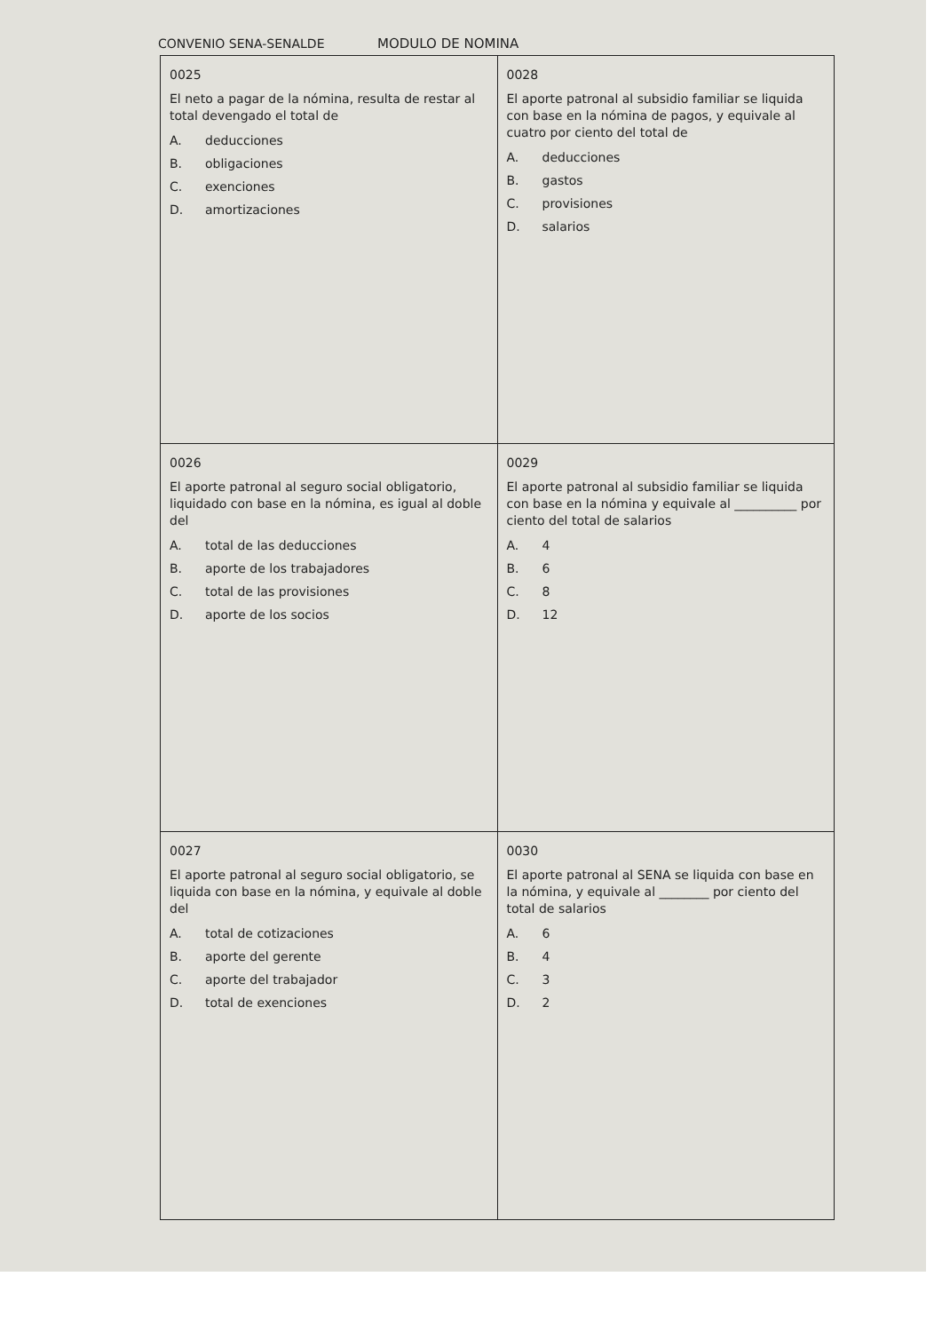CONVENIO SENA-SENALDE MODULO DE NOMINA
| 0025 El neto a pagar de la nómina, resulta de restar al total devengado el total de A. deducciones B. obligaciones C. exenciones D. amortizaciones | 0028 El aporte patronal al subsidio familiar se liquida con base en la nómina de pagos, y equivale al cuatro por ciento del total de A. deducciones B. gastos C. provisiones D. salarios |
| 0026 El aporte patronal al seguro social obligatorio, liquidado con base en la nómina, es igual al doble del A. total de las deducciones B. aporte de los trabajadores C. total de las provisiones D. aporte de los socios | 0029 El aporte patronal al subsidio familiar se liquida con base en la nómina y equivale al __________ por ciento del total de salarios A. 4 B. 6 C. 8 D. 12 |
| 0027 El aporte patronal al seguro social obligatorio, se liquida con base en la nómina, y equivale al doble del A. total de cotizaciones B. aporte del gerente C. aporte del trabajador D. total de exenciones | 0030 El aporte patronal al SENA se liquida con base en la nómina, y equivale al ________ por ciento del total de salarios A. 6 B. 4 C. 3 D. 2 |